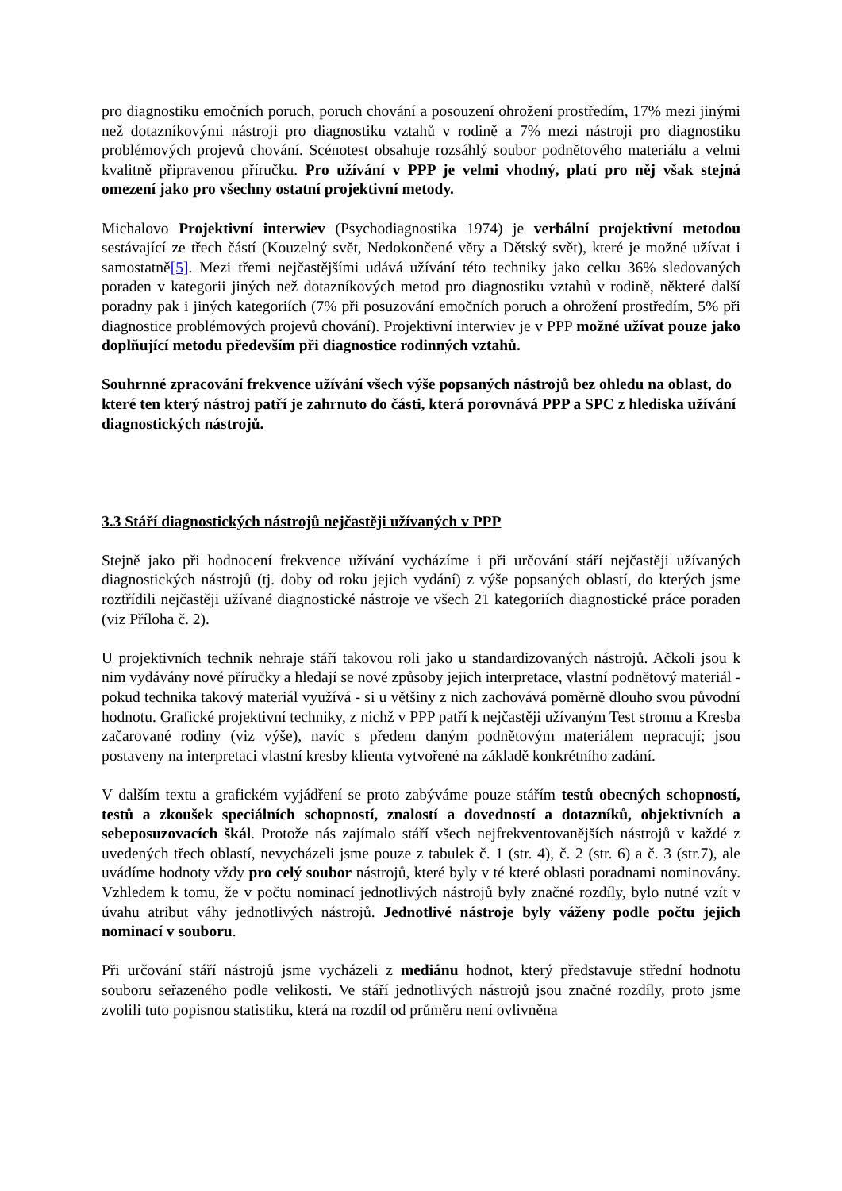pro diagnostiku emočních poruch, poruch chování a posouzení ohrožení prostředím, 17% mezi jinými než dotazníkovými nástroji pro diagnostiku vztahů v rodině a 7% mezi nástroji pro diagnostiku problémových projevů chování. Scénotest obsahuje rozsáhlý soubor podnětového materiálu a velmi kvalitně připravenou příručku. Pro užívání v PPP je velmi vhodný, platí pro něj však stejná omezení jako pro všechny ostatní projektivní metody.
Michalovo Projektivní interwiev (Psychodiagnostika 1974) je verbální projektivní metodou sestávající ze třech částí (Kouzelný svět, Nedokončené věty a Dětský svět), které je možné užívat i samostatně[5]. Mezi třemi nejčastějšími udává užívání této techniky jako celku 36% sledovaných poraden v kategorii jiných než dotazníkových metod pro diagnostiku vztahů v rodině, některé další poradny pak i jiných kategoriích (7% při posuzování emočních poruch a ohrožení prostředím, 5% při diagnostice problémových projevů chování). Projektivní interwiev je v PPP možné užívat pouze jako doplňující metodu především při diagnostice rodinných vztahů.
Souhrnné zpracování frekvence užívání všech výše popsaných nástrojů bez ohledu na oblast, do které ten který nástroj patří je zahrnuto do části, která porovnává PPP a SPC z hlediska užívání diagnostických nástrojů.
3.3 Stáří diagnostických nástrojů nejčastěji užívaných v PPP
Stejně jako při hodnocení frekvence užívání vycházíme i při určování stáří nejčastěji užívaných diagnostických nástrojů (tj. doby od roku jejich vydání) z výše popsaných oblastí, do kterých jsme roztřídili nejčastěji užívané diagnostické nástroje ve všech 21 kategoriích diagnostické práce poraden (viz Příloha č. 2).
U projektivních technik nehraje stáří takovou roli jako u standardizovaných nástrojů. Ačkoli jsou k nim vydávány nové příručky a hledají se nové způsoby jejich interpretace, vlastní podnětový materiál - pokud technika takový materiál využívá - si u většiny z nich zachovává poměrně dlouho svou původní hodnotu. Grafické projektivní techniky, z nichž v PPP patří k nejčastěji užívaným Test stromu a Kresba začarované rodiny (viz výše), navíc s předem daným podnětovým materiálem nepracují; jsou postaveny na interpretaci vlastní kresby klienta vytvořené na základě konkrétního zadání.
V dalším textu a grafickém vyjádření se proto zabýváme pouze stářím testů obecných schopností, testů a zkoušek speciálních schopností, znalostí a dovedností a dotazníků, objektivních a sebeposuzovacích škál. Protože nás zajímalo stáří všech nejfrekventovanějších nástrojů v každé z uvedených třech oblastí, nevycházeli jsme pouze z tabulek č. 1 (str. 4), č. 2 (str. 6) a č. 3 (str.7), ale uvádíme hodnoty vždy pro celý soubor nástrojů, které byly v té které oblasti poradnami nominovány. Vzhledem k tomu, že v počtu nominací jednotlivých nástrojů byly značné rozdíly, bylo nutné vzít v úvahu atribut váhy jednotlivých nástrojů. Jednotlivé nástroje byly váženy podle počtu jejich nominací v souboru.
Při určování stáří nástrojů jsme vycházeli z mediánu hodnot, který představuje střední hodnotu souboru seřazeného podle velikosti. Ve stáří jednotlivých nástrojů jsou značné rozdíly, proto jsme zvolili tuto popisnou statistiku, která na rozdíl od průměru není ovlivněna